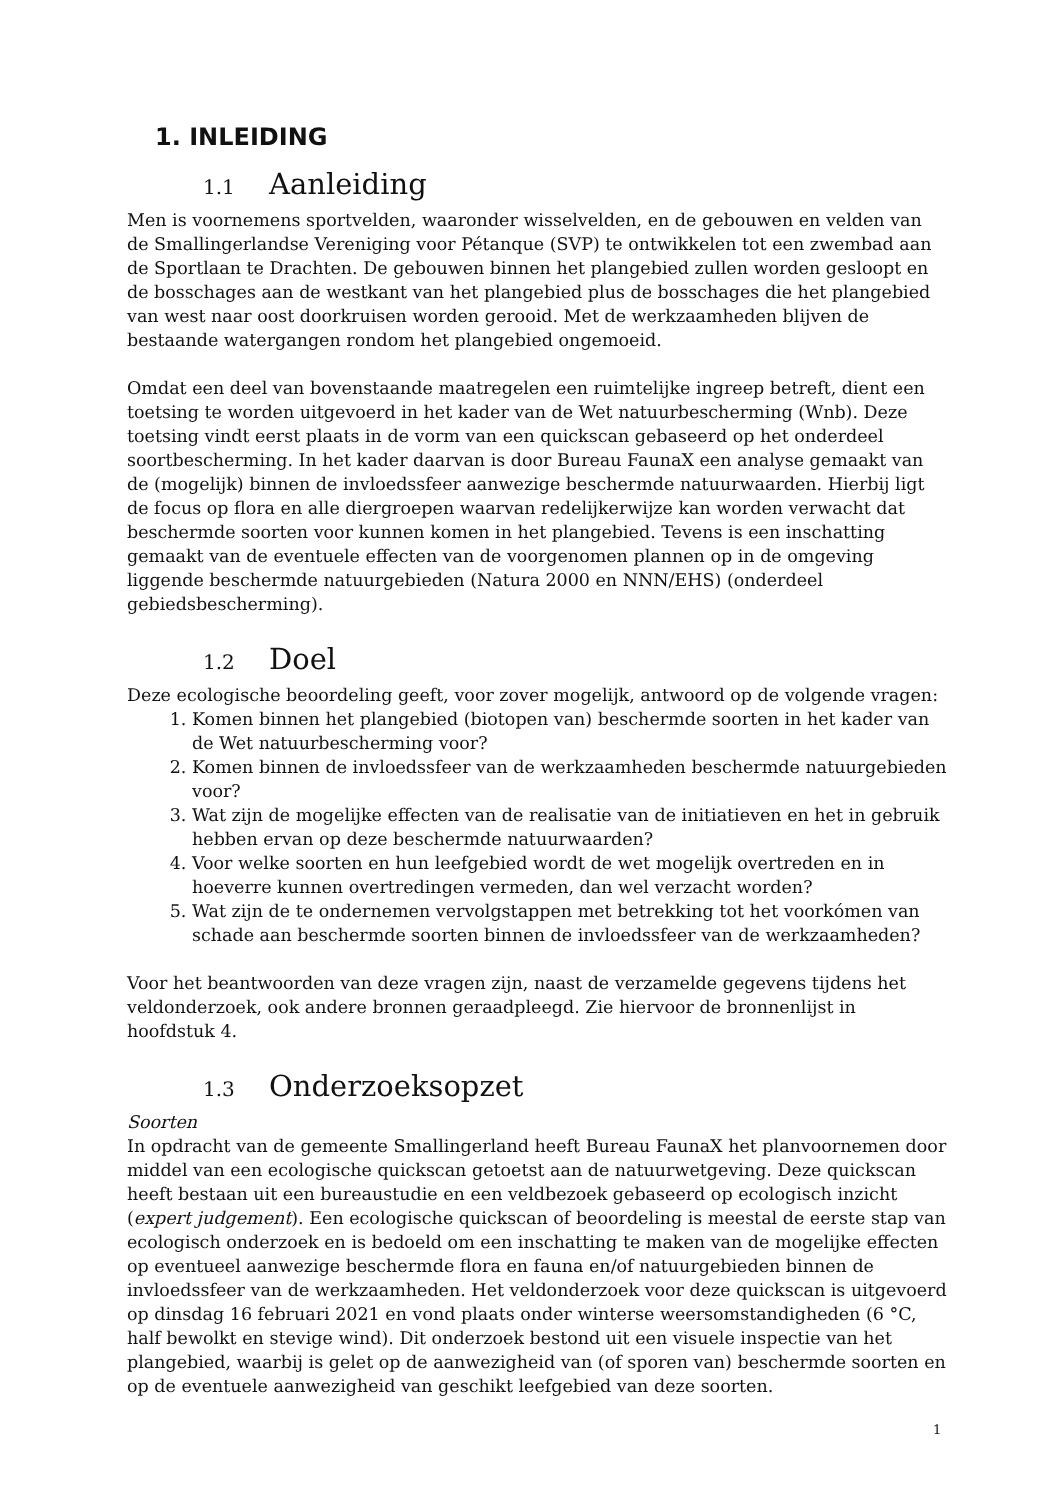1. INLEIDING
1.1 Aanleiding
Men is voornemens sportvelden, waaronder wisselvelden, en de gebouwen en velden van de Smallingerlandse Vereniging voor Pétanque (SVP) te ontwikkelen tot een zwembad aan de Sportlaan te Drachten. De gebouwen binnen het plangebied zullen worden gesloopt en de bosschages aan de westkant van het plangebied plus de bosschages die het plangebied van west naar oost doorkruisen worden gerooid. Met de werkzaamheden blijven de bestaande watergangen rondom het plangebied ongemoeid.
Omdat een deel van bovenstaande maatregelen een ruimtelijke ingreep betreft, dient een toetsing te worden uitgevoerd in het kader van de Wet natuurbescherming (Wnb). Deze toetsing vindt eerst plaats in de vorm van een quickscan gebaseerd op het onderdeel soortbescherming. In het kader daarvan is door Bureau FaunaX een analyse gemaakt van de (mogelijk) binnen de invloedssfeer aanwezige beschermde natuurwaarden. Hierbij ligt de focus op flora en alle diergroepen waarvan redelijkerwijze kan worden verwacht dat beschermde soorten voor kunnen komen in het plangebied. Tevens is een inschatting gemaakt van de eventuele effecten van de voorgenomen plannen op in de omgeving liggende beschermde natuurgebieden (Natura 2000 en NNN/EHS) (onderdeel gebiedsbescherming).
1.2 Doel
Deze ecologische beoordeling geeft, voor zover mogelijk, antwoord op de volgende vragen:
1. Komen binnen het plangebied (biotopen van) beschermde soorten in het kader van de Wet natuurbescherming voor?
2. Komen binnen de invloedssfeer van de werkzaamheden beschermde natuurgebieden voor?
3. Wat zijn de mogelijke effecten van de realisatie van de initiatieven en het in gebruik hebben ervan op deze beschermde natuurwaarden?
4. Voor welke soorten en hun leefgebied wordt de wet mogelijk overtreden en in hoeverre kunnen overtredingen vermeden, dan wel verzacht worden?
5. Wat zijn de te ondernemen vervolgstappen met betrekking tot het voorkómen van schade aan beschermde soorten binnen de invloedssfeer van de werkzaamheden?
Voor het beantwoorden van deze vragen zijn, naast de verzamelde gegevens tijdens het veldonderzoek, ook andere bronnen geraadpleegd. Zie hiervoor de bronnenlijst in hoofdstuk 4.
1.3 Onderzoeksopzet
Soorten
In opdracht van de gemeente Smallingerland heeft Bureau FaunaX het planvoornemen door middel van een ecologische quickscan getoetst aan de natuurwetgeving. Deze quickscan heeft bestaan uit een bureaustudie en een veldbezoek gebaseerd op ecologisch inzicht (expert judgement). Een ecologische quickscan of beoordeling is meestal de eerste stap van ecologisch onderzoek en is bedoeld om een inschatting te maken van de mogelijke effecten op eventueel aanwezige beschermde flora en fauna en/of natuurgebieden binnen de invloedssfeer van de werkzaamheden. Het veldonderzoek voor deze quickscan is uitgevoerd op dinsdag 16 februari 2021 en vond plaats onder winterse weersomstandigheden (6 °C, half bewolkt en stevige wind). Dit onderzoek bestond uit een visuele inspectie van het plangebied, waarbij is gelet op de aanwezigheid van (of sporen van) beschermde soorten en op de eventuele aanwezigheid van geschikt leefgebied van deze soorten.
1